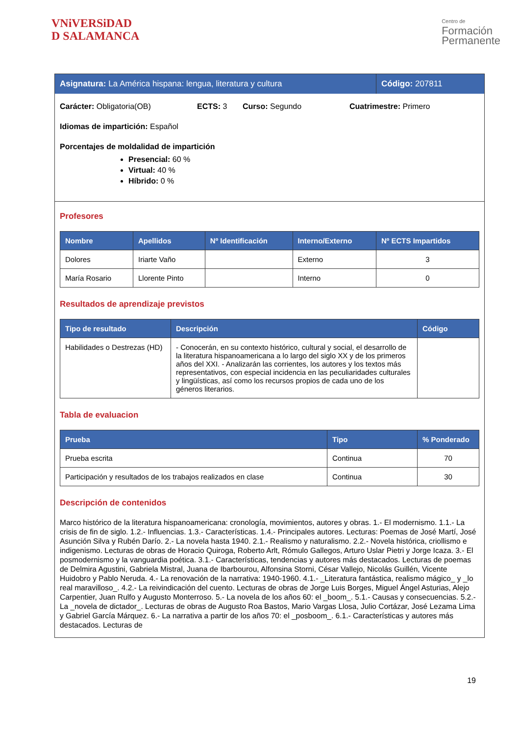VNiVERSiDAD
D SALAMANCA
Centro de
Formación
Permanente
Asignatura: La América hispana: lengua, literatura y cultura
Código: 207811
Carácter: Obligatoria(OB) ECTS: 3 Curso: Segundo Cuatrimestre: Primero
Idiomas de impartición: Español
Porcentajes de moldalidad de impartición
Presencial: 60 %
Virtual: 40 %
Híbrido: 0 %
Profesores
| Nombre | Apellidos | Nº Identificación | Interno/Externo | Nº ECTS Impartidos |
| --- | --- | --- | --- | --- |
| Dolores | Iriarte Vaño | | Externo | 3 |
| María Rosario | Llorente Pinto | | Interno | 0 |
Resultados de aprendizaje previstos
| Tipo de resultado | Descripción | Código |
| --- | --- | --- |
| Habilidades o Destrezas (HD) | - Conocerán, en su contexto histórico, cultural y social, el desarrollo de la literatura hispanoamericana a lo largo del siglo XX y de los primeros años del XXI. - Analizarán las corrientes, los autores y los textos más representativos, con especial incidencia en las peculiaridades culturales y lingüísticas, así como los recursos propios de cada uno de los géneros literarios. | |
Tabla de evaluacion
| Prueba | Tipo | % Ponderado |
| --- | --- | --- |
| Prueba escrita | Continua | 70 |
| Participación y resultados de los trabajos realizados en clase | Continua | 30 |
Descripción de contenidos
Marco histórico de la literatura hispanoamericana: cronología, movimientos, autores y obras. 1.- El modernismo. 1.1.- La crisis de fin de siglo. 1.2.- Influencias. 1.3.- Características. 1.4.- Principales autores. Lecturas: Poemas de José Martí, José Asunción Silva y Rubén Darío. 2.- La novela hasta 1940. 2.1.- Realismo y naturalismo. 2.2.- Novela histórica, criollismo e indigenismo. Lecturas de obras de Horacio Quiroga, Roberto Arlt, Rómulo Gallegos, Arturo Uslar Pietri y Jorge Icaza. 3.- El posmodernismo y la vanguardia poética. 3.1.- Características, tendencias y autores más destacados. Lecturas de poemas de Delmira Agustini, Gabriela Mistral, Juana de Ibarbourou, Alfonsina Storni, César Vallejo, Nicolás Guillén, Vicente Huidobro y Pablo Neruda. 4.- La renovación de la narrativa: 1940-1960. 4.1.- _Literatura fantástica, realismo mágico_ y _lo real maravilloso_. 4.2.- La reivindicación del cuento. Lecturas de obras de Jorge Luis Borges, Miguel Ángel Asturias, Alejo Carpentier, Juan Rulfo y Augusto Monterroso. 5.- La novela de los años 60: el _boom_. 5.1.- Causas y consecuencias. 5.2.- La _novela de dictador_. Lecturas de obras de Augusto Roa Bastos, Mario Vargas Llosa, Julio Cortázar, José Lezama Lima y Gabriel García Márquez. 6.- La narrativa a partir de los años 70: el _posboom_. 6.1.- Características y autores más destacados. Lecturas de
19